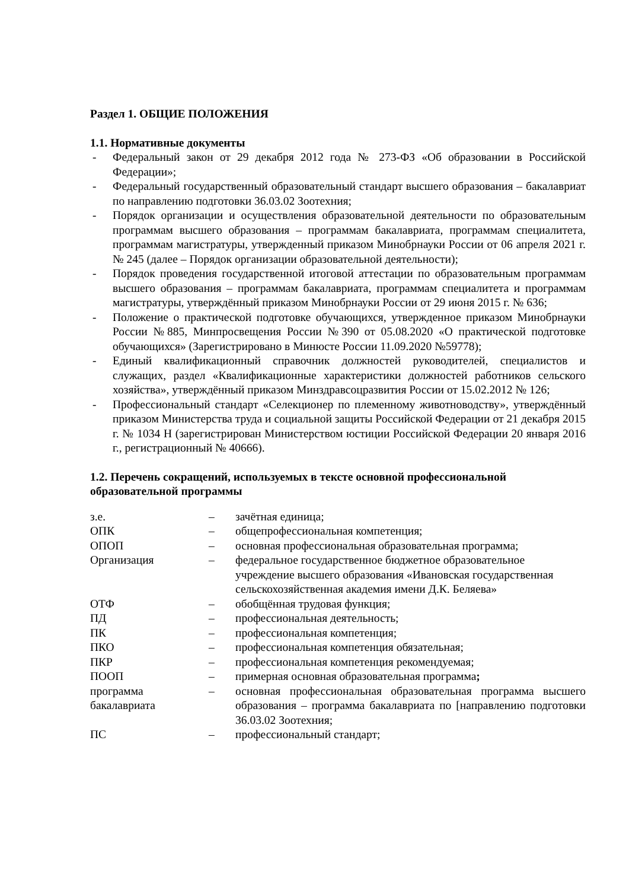Раздел 1. ОБЩИЕ ПОЛОЖЕНИЯ
1.1. Нормативные документы
- Федеральный закон от 29 декабря 2012 года № 273-ФЗ «Об образовании в Российской Федерации»;
- Федеральный государственный образовательный стандарт высшего образования – бакалавриат по направлению подготовки 36.03.02 Зоотехния;
- Порядок организации и осуществления образовательной деятельности по образовательным программам высшего образования – программам бакалавриата, программам специалитета, программам магистратуры, утвержденный приказом Минобрнауки России от 06 апреля 2021 г. № 245 (далее – Порядок организации образовательной деятельности);
- Порядок проведения государственной итоговой аттестации по образовательным программам высшего образования – программам бакалавриата, программам специалитета и программам магистратуры, утверждённый приказом Минобрнауки России от 29 июня 2015 г. № 636;
- Положение о практической подготовке обучающихся, утвержденное приказом Минобрнауки России №885, Минпросвещения России №390 от 05.08.2020 «О практической подготовке обучающихся» (Зарегистрировано в Минюсте России 11.09.2020 №59778);
- Единый квалификационный справочник должностей руководителей, специалистов и служащих, раздел «Квалификационные характеристики должностей работников сельского хозяйства», утверждённый приказом Минздравсоцразвития России от 15.02.2012 № 126;
- Профессиональный стандарт «Селекционер по племенному животноводству», утверждённый приказом Министерства труда и социальной защиты Российской Федерации от 21 декабря 2015 г. № 1034 Н (зарегистрирован Министерством юстиции Российской Федерации 20 января 2016 г., регистрационный № 40666).
1.2. Перечень сокращений, используемых в тексте основной профессиональной образовательной программы
| з.е. | – | зачётная единица; |
| ОПК | – | общепрофессиональная компетенция; |
| ОПОП | – | основная профессиональная образовательная программа; |
| Организация | – | федеральное государственное бюджетное образовательное учреждение высшего образования «Ивановская государственная сельскохозяйственная академия имени Д.К. Беляева» |
| ОТФ | – | обобщённая трудовая функция; |
| ПД | – | профессиональная деятельность; |
| ПК | – | профессиональная компетенция; |
| ПКО | – | профессиональная компетенция обязательная; |
| ПКР | – | профессиональная компетенция рекомендуемая; |
| ПООП | – | примерная основная образовательная программа ; |
| программа бакалавриата | – | основная профессиональная образовательная программа высшего образования – программа бакалавриата по [направлению подготовки 36.03.02 Зоотехния; |
| ПС | – | профессиональный стандарт; |